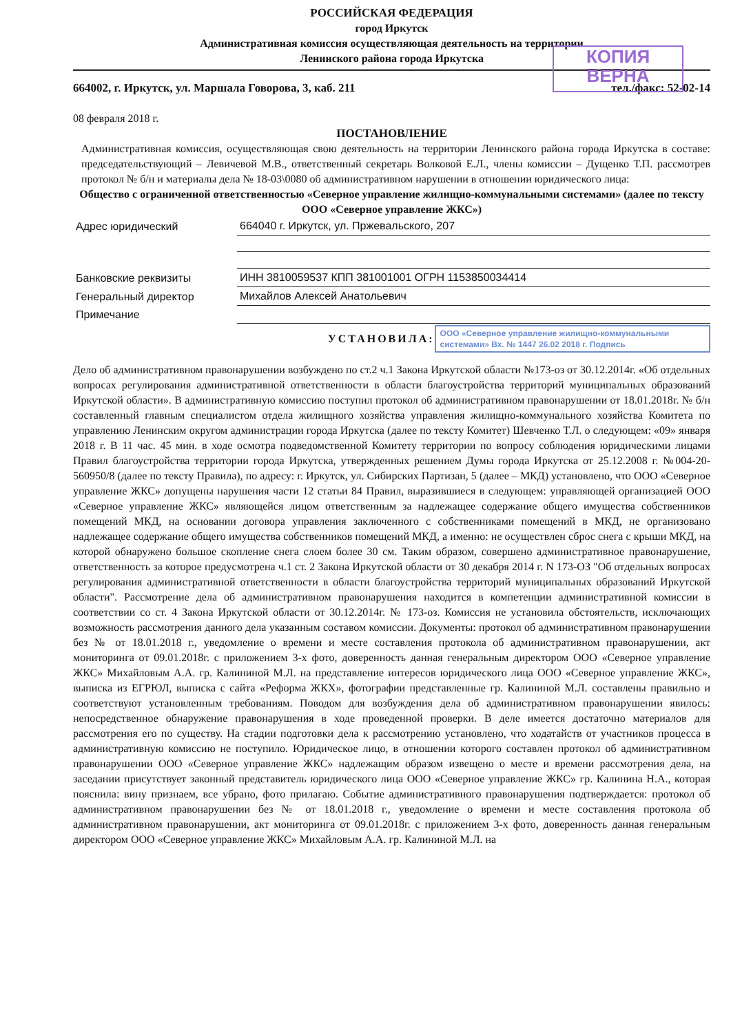КОПИЯ
ВЕРНА
РОССИЙСКАЯ ФЕДЕРАЦИЯ
город Иркутск
Административная комиссия осуществляющая деятельность на территории
Ленинского района города Иркутска
664002, г. Иркутск, ул. Маршала Говорова, 3, каб. 211 тел./факс: 52-02-14
08 февраля 2018 г.
ПОСТАНОВЛЕНИЕ
Административная комиссия, осуществляющая свою деятельность на территории Ленинского района города Иркутска в составе: председательствующий – Левичевой М.В., ответственный секретарь Волковой Е.Л., члены комиссии – Дущенко Т.П. рассмотрев протокол № б/н и материалы дела № 18-03\0080 об административном нарушении в отношении юридического лица:
Общество с ограниченной ответственностью «Северное управление жилищно-коммунальными системами» (далее по тексту ООО «Северное управление ЖКС»)
| Адрес юридический | 664040 г. Иркутск, ул. Пржевальского, 207 |
| Банковские реквизиты | ИНН 3810059537 КПП 381001001 ОГРН 1153850034414 |
| Генеральный директор | Михайлов Алексей Анатольевич |
| Примечание | |
УСТАНОВИЛА: ООО «Северное управление жилищно-коммунальными системами» Вх. № 1447 26.02 2018 г. Подпись
Дело об административном правонарушении возбуждено по ст.2 ч.1 Закона Иркутской области №173-оз от 30.12.2014г. «Об отдельных вопросах регулирования административной ответственности в области благоустройства территорий муниципальных образований Иркутской области». В административную комиссию поступил протокол об административном правонарушении от 18.01.2018г. № б/н составленный главным специалистом отдела жилищного хозяйства управления жилищно-коммунального хозяйства Комитета по управлению Ленинским округом администрации города Иркутска (далее по тексту Комитет) Шевченко Т.Л. о следующем: «09» января 2018 г. В 11 час. 45 мин. в ходе осмотра подведомственной Комитету территории по вопросу соблюдения юридическими лицами Правил благоустройства территории города Иркутска, утвержденных решением Думы города Иркутска от 25.12.2008 г. №004-20-560950/8 (далее по тексту Правила), по адресу: г. Иркутск, ул. Сибирских Партизан, 5 (далее – МКД) установлено, что ООО «Северное управление ЖКС» допущены нарушения части 12 статьи 84 Правил, выразившиеся в следующем: управляющей организацией ООО «Северное управление ЖКС» являющейся лицом ответственным за надлежащее содержание общего имущества собственников помещений МКД, на основании договора управления заключенного с собственниками помещений в МКД, не организовано надлежащее содержание общего имущества собственников помещений МКД, а именно: не осуществлен сброс снега с крыши МКД, на которой обнаружено большое скопление снега слоем более 30 см. Таким образом, совершено административное правонарушение, ответственность за которое предусмотрена ч.1 ст. 2 Закона Иркутской области от 30 декабря 2014 г. N 173-ОЗ "Об отдельных вопросах регулирования административной ответственности в области благоустройства территорий муниципальных образований Иркутской области". Рассмотрение дела об административном правонарушения находится в компетенции административной комиссии в соответствии со ст. 4 Закона Иркутской области от 30.12.2014г. № 173-оз. Комиссия не установила обстоятельств, исключающих возможность рассмотрения данного дела указанным составом комиссии. Документы: протокол об административном правонарушении без № от 18.01.2018 г., уведомление о времени и месте составления протокола об административном правонарушении, акт мониторинга от 09.01.2018г. с приложением 3-х фото, доверенность данная генеральным директором ООО «Северное управление ЖКС» Михайловым А.А. гр. Калининой М.Л. на представление интересов юридического лица ООО «Северное управление ЖКС», выписка из ЕГРЮЛ, выписка с сайта «Реформа ЖКХ», фотографии представленные гр. Калининой М.Л. составлены правильно и соответствуют установленным требованиям. Поводом для возбуждения дела об административном правонарушении явилось: непосредственное обнаружение правонарушения в ходе проведенной проверки. В деле имеется достаточно материалов для рассмотрения его по существу. На стадии подготовки дела к рассмотрению установлено, что ходатайств от участников процесса в административную комиссию не поступило. Юридическое лицо, в отношении которого составлен протокол об административном правонарушении ООО «Северное управление ЖКС» надлежащим образом извещено о месте и времени рассмотрения дела, на заседании присутствует законный представитель юридического лица ООО «Северное управление ЖКС» гр. Калинина Н.А., которая пояснила: вину признаем, все убрано, фото прилагаю. Событие административного правонарушения подтверждается: протокол об административном правонарушении без № от 18.01.2018 г., уведомление о времени и месте составления протокола об административном правонарушении, акт мониторинга от 09.01.2018г. с приложением 3-х фото, доверенность данная генеральным директором ООО «Северное управление ЖКС» Михайловым А.А. гр. Калининой М.Л. на